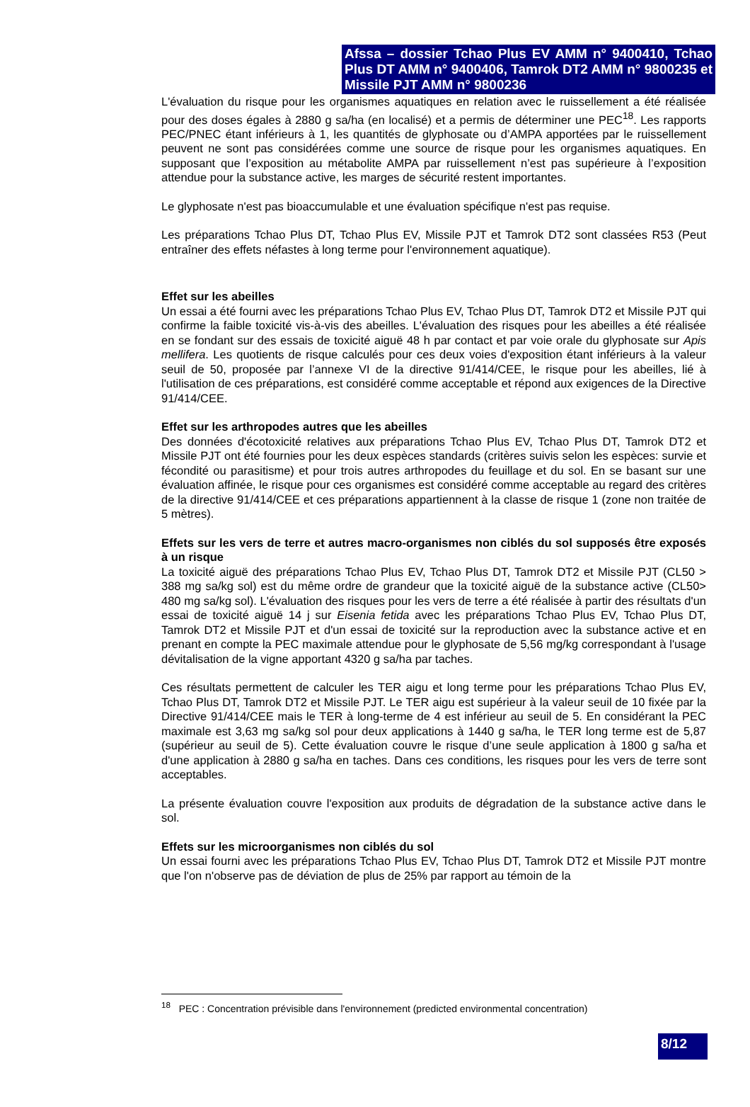Afssa – dossier Tchao Plus EV AMM n° 9400410, Tchao Plus DT AMM n° 9400406, Tamrok DT2 AMM n° 9800235 et Missile PJT AMM n° 9800236
L'évaluation du risque pour les organismes aquatiques en relation avec le ruissellement a été réalisée pour des doses égales à 2880 g sa/ha (en localisé) et a permis de déterminer une PEC<sup>18</sup>. Les rapports PEC/PNEC étant inférieurs à 1, les quantités de glyphosate ou d’AMPA apportées par le ruissellement peuvent ne sont pas considérées comme une source de risque pour les organismes aquatiques. En supposant que l’exposition au métabolite AMPA par ruissellement n’est pas supérieure à l’exposition attendue pour la substance active, les marges de sécurité restent importantes.
Le glyphosate n'est pas bioaccumulable et une évaluation spécifique n'est pas requise.
Les préparations Tchao Plus DT, Tchao Plus EV, Missile PJT et Tamrok DT2 sont classées R53 (Peut entraîner des effets néfastes à long terme pour l'environnement aquatique).
Effet sur les abeilles
Un essai a été fourni avec les préparations Tchao Plus EV, Tchao Plus DT, Tamrok DT2 et Missile PJT qui confirme la faible toxicité vis-à-vis des abeilles. L'évaluation des risques pour les abeilles a été réalisée en se fondant sur des essais de toxicité aiguë 48 h par contact et par voie orale du glyphosate sur Apis mellifera. Les quotients de risque calculés pour ces deux voies d'exposition étant inférieurs à la valeur seuil de 50, proposée par l’annexe VI de la directive 91/414/CEE, le risque pour les abeilles, lié à l'utilisation de ces préparations, est considéré comme acceptable et répond aux exigences de la Directive 91/414/CEE.
Effet sur les arthropodes autres que les abeilles
Des données d'écotoxicité relatives aux préparations Tchao Plus EV, Tchao Plus DT, Tamrok DT2 et Missile PJT ont été fournies pour les deux espèces standards (critères suivis selon les espèces: survie et fécondité ou parasitisme) et pour trois autres arthropodes du feuillage et du sol. En se basant sur une évaluation affinée, le risque pour ces organismes est considéré comme acceptable au regard des critères de la directive 91/414/CEE et ces préparations appartiennent à la classe de risque 1 (zone non traitée de 5 mètres).
Effets sur les vers de terre et autres macro-organismes non ciblés du sol supposés être exposés à un risque
La toxicité aiguë des préparations Tchao Plus EV, Tchao Plus DT, Tamrok DT2 et Missile PJT (CL50 > 388 mg sa/kg sol) est du même ordre de grandeur que la toxicité aiguë de la substance active (CL50> 480 mg sa/kg sol). L'évaluation des risques pour les vers de terre a été réalisée à partir des résultats d'un essai de toxicité aiguë 14 j sur Eisenia fetida avec les préparations Tchao Plus EV, Tchao Plus DT, Tamrok DT2 et Missile PJT et d'un essai de toxicité sur la reproduction avec la substance active et en prenant en compte la PEC maximale attendue pour le glyphosate de 5,56 mg/kg correspondant à l'usage dévitalisation de la vigne apportant 4320 g sa/ha par taches.
Ces résultats permettent de calculer les TER aigu et long terme pour les préparations Tchao Plus EV, Tchao Plus DT, Tamrok DT2 et Missile PJT. Le TER aigu est supérieur à la valeur seuil de 10 fixée par la Directive 91/414/CEE mais le TER à long-terme de 4 est inférieur au seuil de 5. En considérant la PEC maximale est 3,63 mg sa/kg sol pour deux applications à 1440 g sa/ha, le TER long terme est de 5,87 (supérieur au seuil de 5). Cette évaluation couvre le risque d’une seule application à 1800 g sa/ha et d'une application à 2880 g sa/ha en taches. Dans ces conditions, les risques pour les vers de terre sont acceptables.
La présente évaluation couvre l'exposition aux produits de dégradation de la substance active dans le sol.
Effets sur les microorganismes non ciblés du sol
Un essai fourni avec les préparations Tchao Plus EV, Tchao Plus DT, Tamrok DT2 et Missile PJT montre que l'on n'observe pas de déviation de plus de 25% par rapport au témoin de la
<sup>18</sup> PEC : Concentration prévisible dans l'environnement (predicted environmental concentration)
8/12